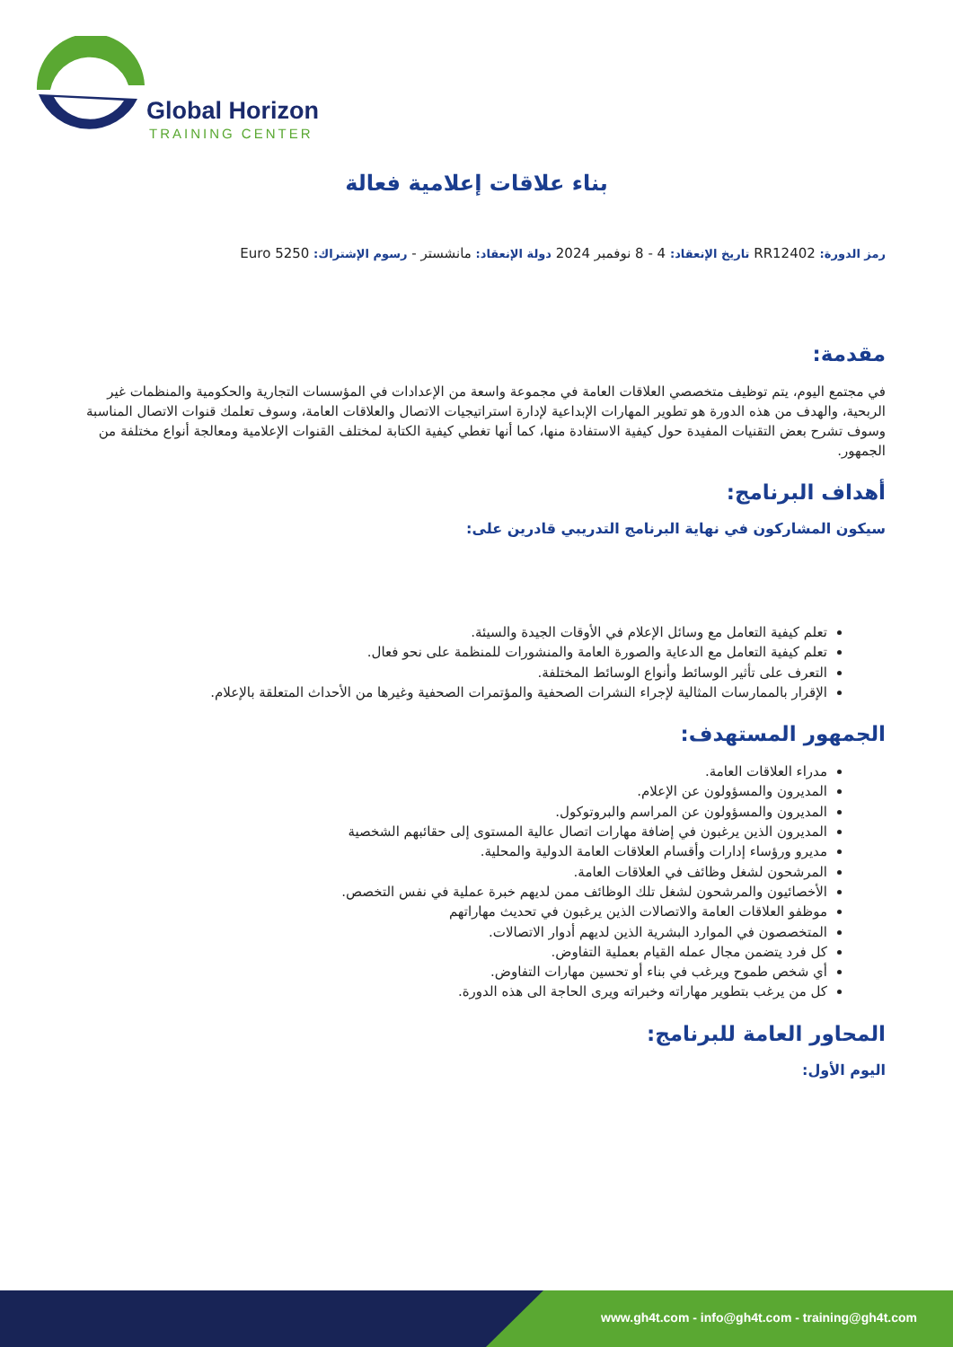Global Horizon
TRAINING CENTER
بناء علاقات إعلامية فعالة
رمز الدورة: RR12402 تاريخ الإنعقاد: 4 - 8 نوفمبر 2024 دولة الإنعقاد: مانشستر - رسوم الإشتراك: 5250 Euro
مقدمة:
في مجتمع اليوم، يتم توظيف متخصصي العلاقات العامة في مجموعة واسعة من الإعدادات في المؤسسات التجارية والحكومية والمنظمات غير الربحية، والهدف من هذه الدورة هو تطوير المهارات الإبداعية لإدارة استراتيجيات الاتصال والعلاقات العامة، وسوف تعلمك قنوات الاتصال المناسبة وسوف تشرح بعض التقنيات المفيدة حول كيفية الاستفادة منها، كما أنها تغطي كيفية الكتابة لمختلف القنوات الإعلامية ومعالجة أنواع مختلفة من الجمهور.
أهداف البرنامج:
سيكون المشاركون في نهاية البرنامج التدريبي قادرين على:
تعلم كيفية التعامل مع وسائل الإعلام في الأوقات الجيدة والسيئة.
تعلم كيفية التعامل مع الدعاية والصورة العامة والمنشورات للمنظمة على نحو فعال.
التعرف على تأثير الوسائط وأنواع الوسائط المختلفة.
الإقرار بالممارسات المثالية لإجراء النشرات الصحفية والمؤتمرات الصحفية وغيرها من الأحداث المتعلقة بالإعلام.
الجمهور المستهدف:
مدراء العلاقات العامة.
المديرون والمسؤولون عن الإعلام.
المديرون والمسؤولون عن المراسم والبروتوكول.
المديرون الذين يرغبون في إضافة مهارات اتصال عالية المستوى إلى حقائبهم الشخصية
مديرو ورؤساء إدارات وأقسام العلاقات العامة الدولية والمحلية.
المرشحون لشغل وظائف في العلاقات العامة.
الأخصائيون والمرشحون لشغل تلك الوظائف ممن لديهم خبرة عملية في نفس التخصص.
موظفو العلاقات العامة والاتصالات الذين يرغبون في تحديث مهاراتهم
المتخصصون في الموارد البشرية الذين لديهم أدوار الاتصالات.
كل فرد يتضمن مجال عمله القيام بعملية التفاوض.
أي شخص طموح ويرغب في بناء أو تحسين مهارات التفاوض.
كل من يرغب بتطوير مهاراته وخبراته ويرى الحاجة الى هذه الدورة.
المحاور العامة للبرنامج:
اليوم الأول:
www.gh4t.com - info@gh4t.com - training@gh4t.com